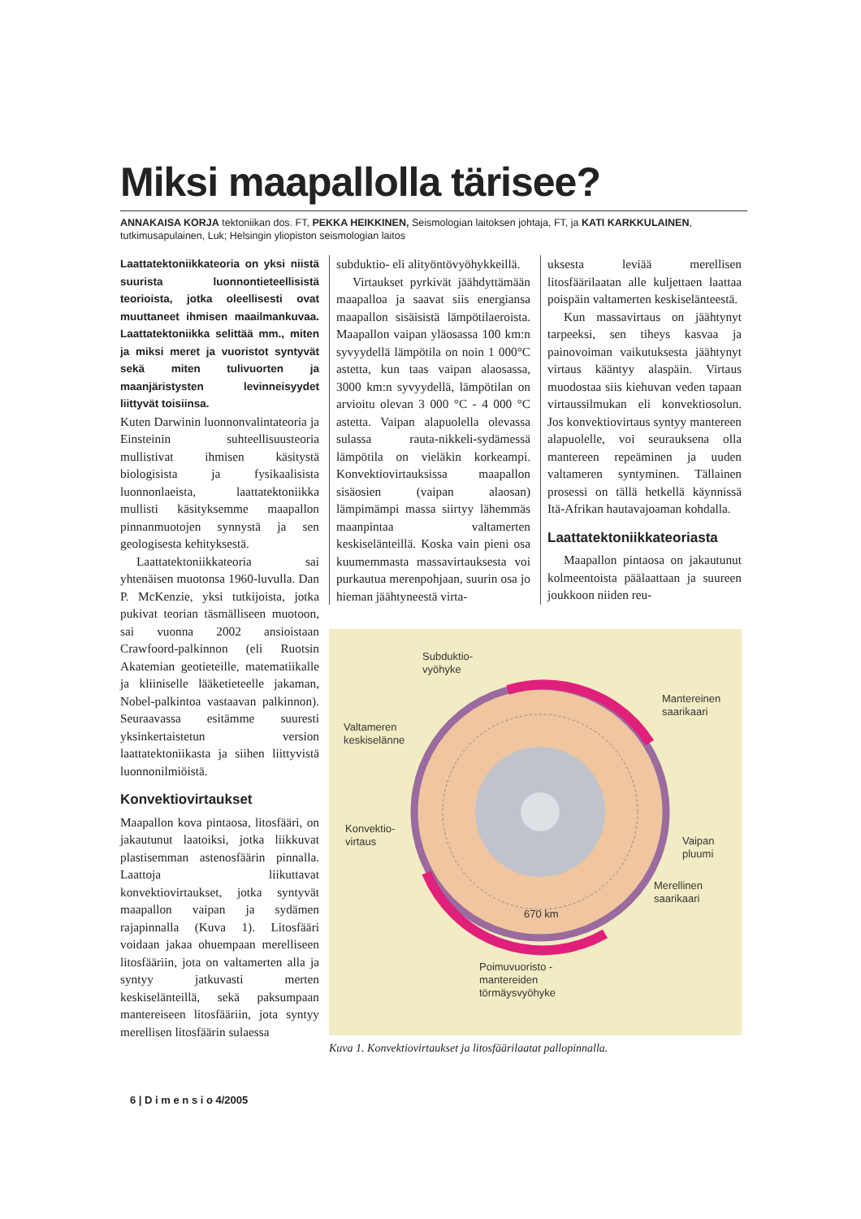Miksi maapallolla tärisee?
ANNAKAISA KORJA tektoniikan dos. FT, PEKKA HEIKKINEN, Seismologian laitoksen johtaja, FT, ja KATI KARKKULAINEN, tutkimusapulainen, Luk; Helsingin yliopiston seismologian laitos
Laattatektoniikkateoria on yksi niistä suurista luonnontieteellisistä teorioista, jotka oleellisesti ovat muuttaneet ihmisen maailmankuvaa. Laattatektoniikka selittää mm., miten ja miksi meret ja vuoristot syntyvät sekä miten tulivuorten ja maanjäristysten levinneisyydet liittyvät toisiinsa.
Kuten Darwinin luonnonvalintateoria ja Einsteinin suhteellisuusteoria mullistivat ihmisen käsitystä biologisista ja fysikaalisista luonnonlaeista, laattatektoniikka mullisti käsityksemme maapallon pinnanmuotojen synnystä ja sen geologisesta kehityksestä.
Laattatektoniikkateoria sai yhtenäisen muotonsa 1960-luvulla. Dan P. McKenzie, yksi tutkijoista, jotka pukivat teorian täsmälliseen muotoon, sai vuonna 2002 ansioistaan Crawfoord-palkinnon (eli Ruotsin Akatemian geotieteille, matematiikalle ja kliiniselle lääketieteelle jakaman, Nobel-palkintoa vastaavan palkinnon). Seuraavassa esitämme suuresti yksinkertaistetun version laattatektoniikasta ja siihen liittyvistä luonnonilmiöistä.
Konvektiovirtaukset
Maapallon kova pintaosa, litosfääri, on jakautunut laatoiksi, jotka liikkuvat plastisemman astenosfäärin pinnalla. Laattoja liikuttavat konvektiovirtaukset, jotka syntyvät maapallon vaipan ja sydämen rajapinnalla (Kuva 1). Litosfääri voidaan jakaa ohuempaan merelliseen litosfääriin, jota on valtamerten alla ja syntyy jatkuvasti merten keskiselänteillä, sekä paksumpaan mantereiseen litosfääriin, jota syntyy merellisen litosfäärin sulaessa
subduktio- eli alityöntövyöhykkeillä.
Virtaukset pyrkivät jäähdyttämään maapalloa ja saavat siis energiansa maapallon sisäisistä lämpötilaeroista. Maapallon vaipan yläosassa 100 km:n syvyydellä lämpötila on noin 1 000°C astetta, kun taas vaipan alaosassa, 3000 km:n syvyydellä, lämpötilan on arvioitu olevan 3 000 °C - 4 000 °C astetta. Vaipan alapuolella olevassa sulassa rauta-nikkeli-sydämessä lämpötila on vieläkin korkeampi. Konvektiovirtauksissa maapallon sisäosien (vaipan alaosan) lämpimämpi massa siirtyy lähemmäs maanpintaa valtamerten keskiselänteillä. Koska vain pieni osa kuumemmasta massavirtauksesta voi purkautua merenpohjaan, suurin osa jo hieman jäähtyneestä virta-
uksesta leviää merellisen litosfäärilaatan alle kuljettaen laattaa poispäin valtamerten keskiselänteestä.
Kun massavirtaus on jäähtynyt tarpeeksi, sen tiheys kasvaa ja painovoiman vaikutuksesta jäähtynyt virtaus kääntyy alaspäin. Virtaus muodostaa siis kiehuvan veden tapaan virtaussilmukan eli konvektiosolun. Jos konvektiovirtaus syntyy mantereen alapuolelle, voi seurauksena olla mantereen repeäminen ja uuden valtameren syntyminen. Tällainen prosessi on tällä hetkellä käynnissä Itä-Afrikan hautavajoaman kohdalla.
Laattatektoniikkateoriasta
Maapallon pintaosa on jakautunut kolmeentoista päälaattaan ja suureen joukkoon niiden reu-
Subduktio-
vyöhyke
Mantereinen
saarikaari
Valtameren
keskiselänne
Konvektio-
virtaus
Vaipan
pluumi
Merellinen
saarikaari
670 km
Poimuvuoristo -
mantereiden
törmäysvyöhyke
Kuva 1. Konvektiovirtaukset ja litosfäärilaatat pallopinnalla.
6 | D i m e n s i o 4/2005